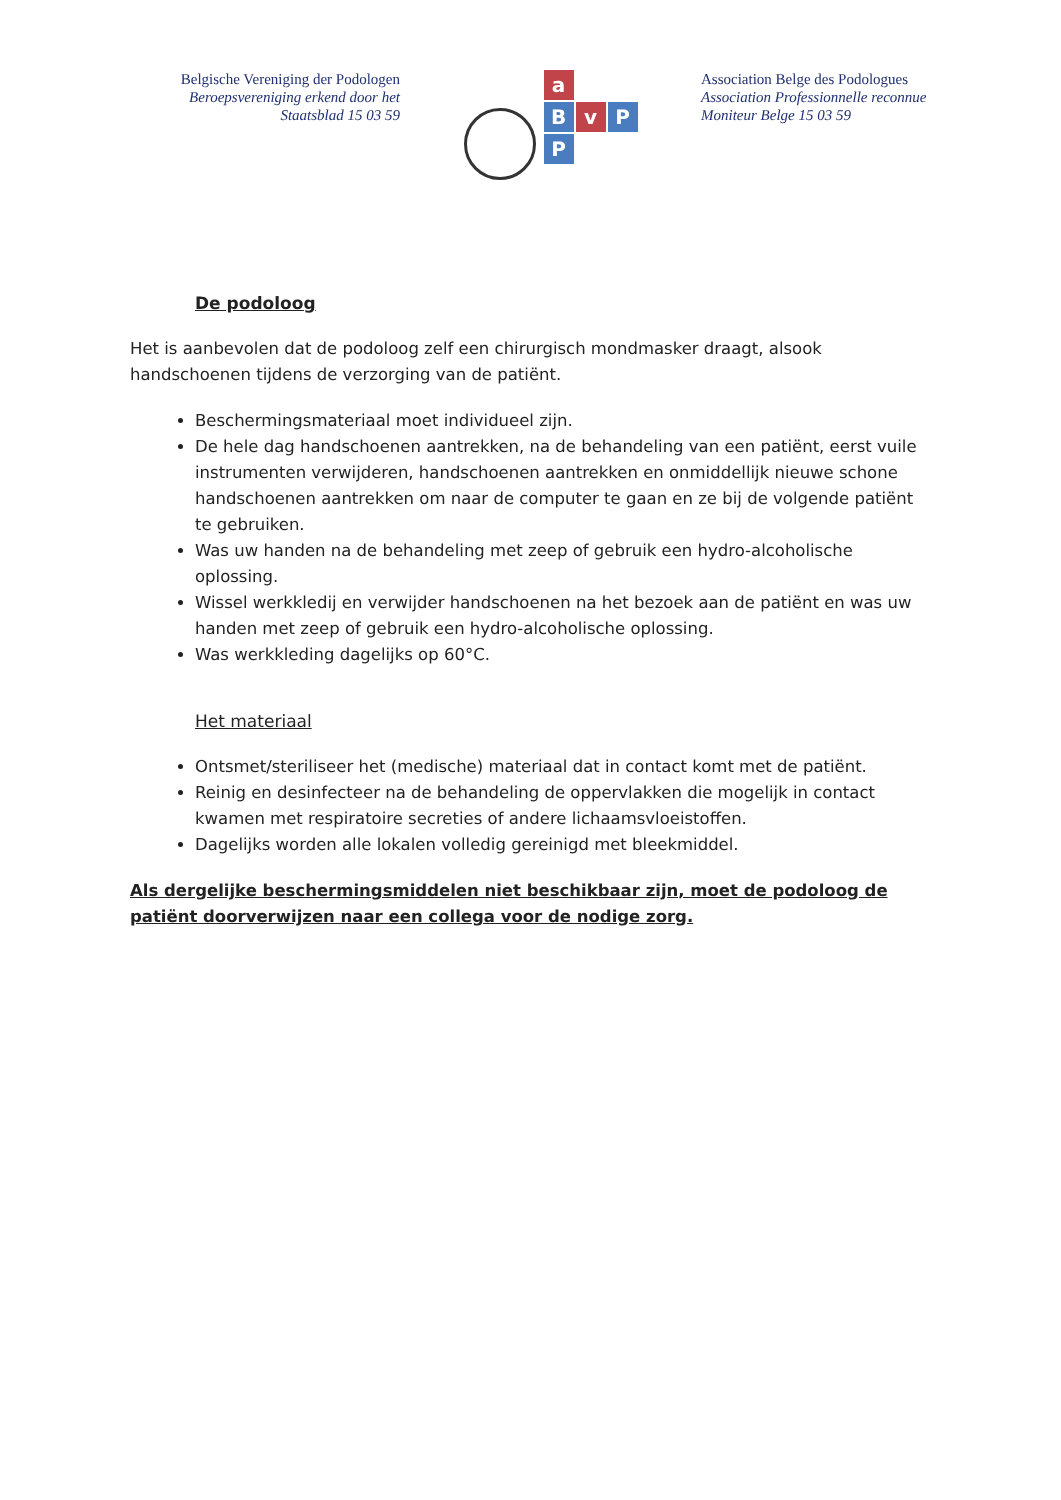Belgische Vereniging der Podologen
Beroepsvereniging erkend door het
Staatsblad 15 03 59
a
B
v
P
P
Association Belge des Podologues
Association Professionnelle reconnue
Moniteur Belge 15 03 59
De podoloog
Het is aanbevolen dat de podoloog zelf een chirurgisch mondmasker draagt, alsook handschoenen tijdens de verzorging van de patiënt.
Beschermingsmateriaal moet individueel zijn.
De hele dag handschoenen aantrekken, na de behandeling van een patiënt, eerst vuile instrumenten verwijderen, handschoenen aantrekken en onmiddellijk nieuwe schone handschoenen aantrekken om naar de computer te gaan en ze bij de volgende patiënt te gebruiken.
Was uw handen na de behandeling met zeep of gebruik een hydro-alcoholische oplossing.
Wissel werkkledij en verwijder handschoenen na het bezoek aan de patiënt en was uw handen met zeep of gebruik een hydro-alcoholische oplossing.
Was werkkleding dagelijks op 60°C.
Het materiaal
Ontsmet/steriliseer het (medische) materiaal dat in contact komt met de patiënt.
Reinig en desinfecteer na de behandeling de oppervlakken die mogelijk in contact kwamen met respiratoire secreties of andere lichaamsvloeistoffen.
Dagelijks worden alle lokalen volledig gereinigd met bleekmiddel.
Als dergelijke beschermingsmiddelen niet beschikbaar zijn, moet de podoloog de patiënt doorverwijzen naar een collega voor de nodige zorg.